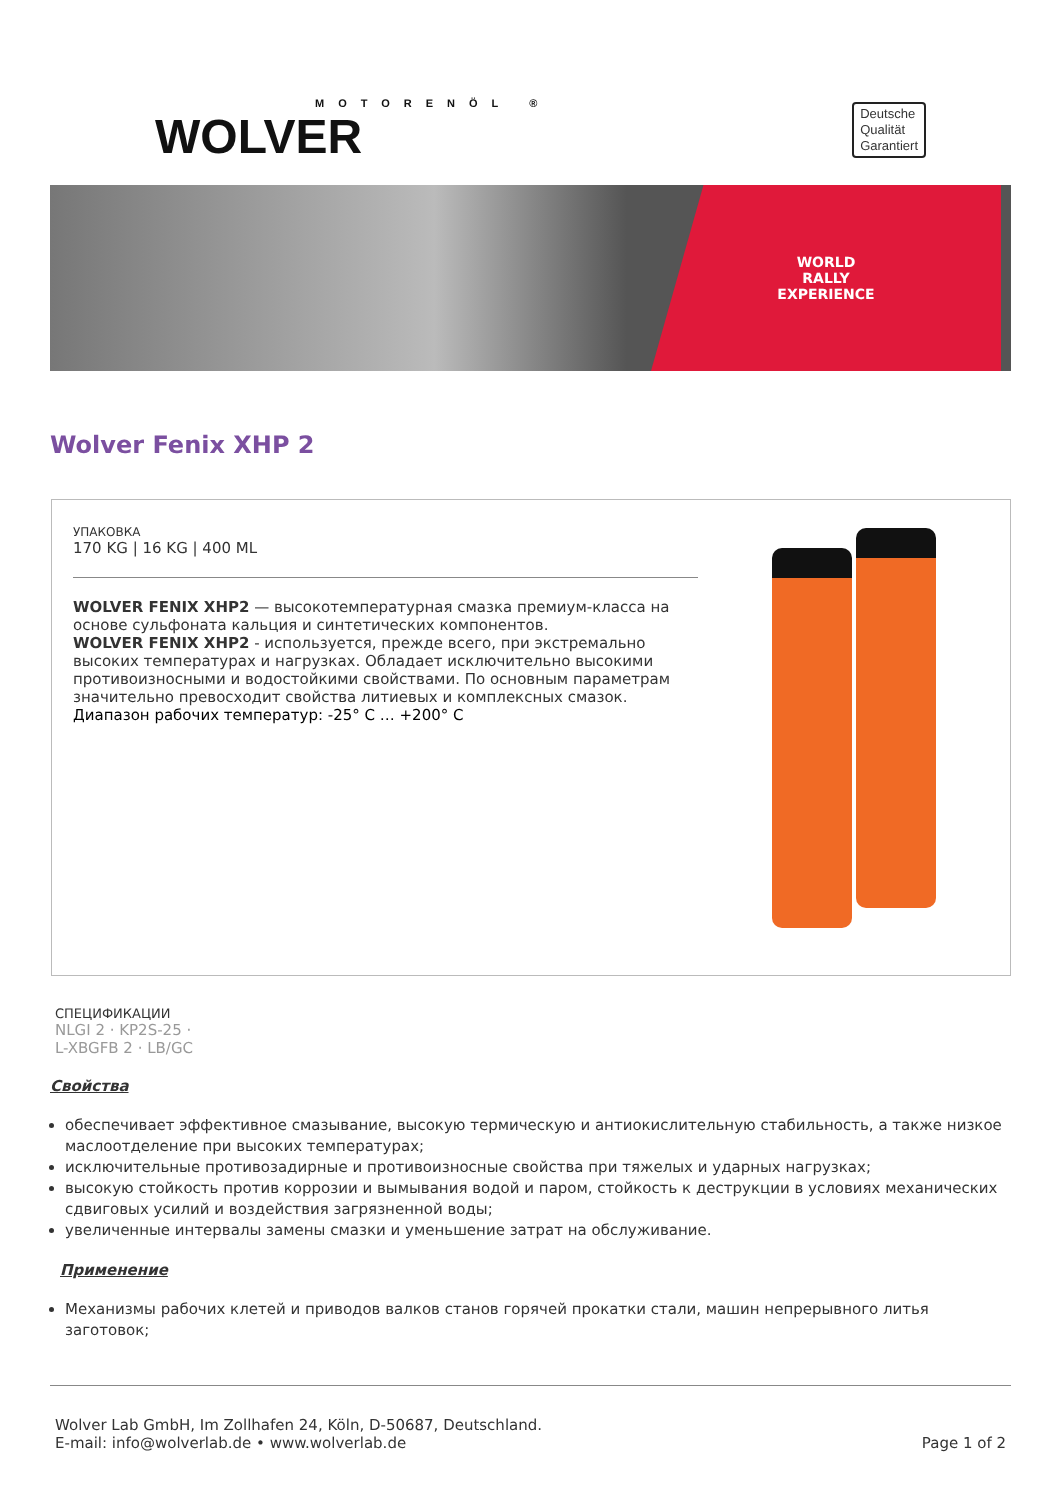MOTORENÖL ®
WOLVER
Deutsche
Qualität
Garantiert
WORLD
RALLY
EXPERIENCE
Wolver Fenix XHP 2
УПАКОВКА
170 KG | 16 KG | 400 ML
WOLVER FENIX XHP2 — высокотемпературная смазка премиум-класса на основе сульфоната кальция и синтетических компонентов.
WOLVER FENIX XHP2 - используется, прежде всего, при экстремально высоких температурах и нагрузках. Обладает исключительно высокими противоизносными и водостойкими свойствами. По основным параметрам значительно превосходит свойства литиевых и комплексных смазок.
Диапазон рабочих температур: -25° C … +200° C
СПЕЦИФИКАЦИИ
NLGI 2 · KP2S-25 ·
L-XBGFB 2 · LB/GC
Свойства
обеспечивает эффективное смазывание, высокую термическую и антиокислительную стабильность, а также низкое маслоотделение при высоких температурах;
исключительные противозадирные и противоизносные свойства при тяжелых и ударных нагрузках;
высокую стойкость против коррозии и вымывания водой и паром, стойкость к деструкции в условиях механических сдвиговых усилий и воздействия загрязненной воды;
увеличенные интервалы замены смазки и уменьшение затрат на обслуживание.
Применение
Механизмы рабочих клетей и приводов валков станов горячей прокатки стали, машин непрерывного литья заготовок;
Wolver Lab GmbH, Im Zollhafen 24, Köln, D-50687, Deutschland.
E-mail: info@wolverlab.de • www.wolverlab.de
Page 1 of 2